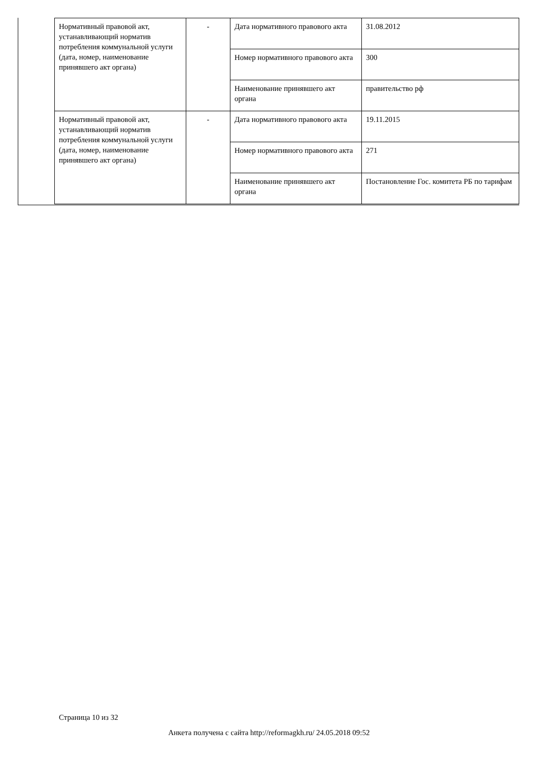| Нормативный правовой акт, устанавливающий норматив потребления коммунальной услуги (дата, номер, наименование принявшего акт органа) | - | Дата нормативного правового акта | 31.08.2012 |
| | | Номер нормативного правового акта | 300 |
| | | Наименование принявшего акт органа | правительство рф |
| Нормативный правовой акт, устанавливающий норматив потребления коммунальной услуги (дата, номер, наименование принявшего акт органа) | - | Дата нормативного правового акта | 19.11.2015 |
| | | Номер нормативного правового акта | 271 |
| | | Наименование принявшего акт органа | Постановление Гос. комитета РБ по тарифам |
Страница 10 из 32
Анкета получена с сайта http://reformagkh.ru/ 24.05.2018 09:52